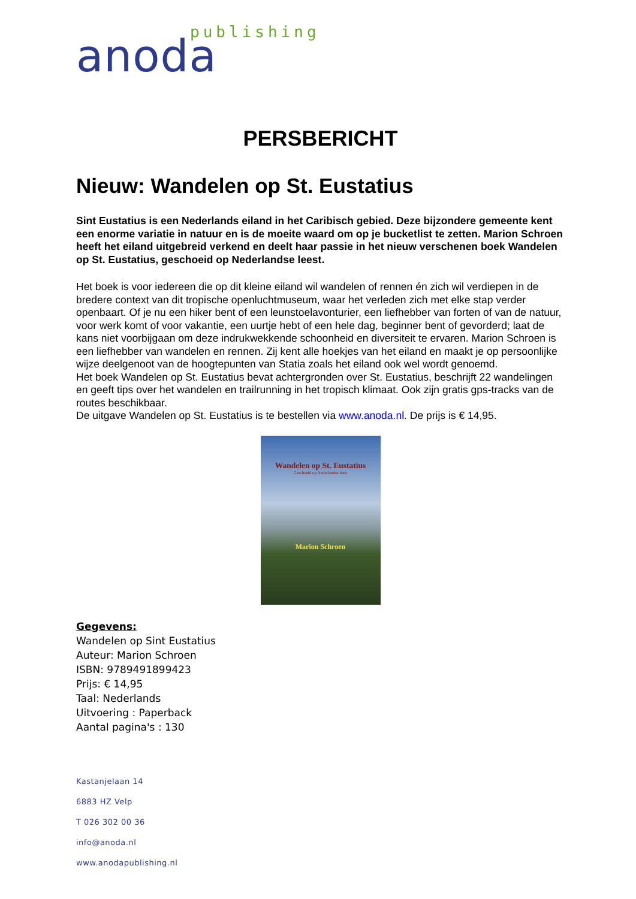anoda publishing
PERSBERICHT
Nieuw: Wandelen op St. Eustatius
Sint Eustatius is een Nederlands eiland in het Caribisch gebied. Deze bijzondere gemeente kent een enorme variatie in natuur en is de moeite waard om op je bucketlist te zetten. Marion Schroen heeft het eiland uitgebreid verkend en deelt haar passie in het nieuw verschenen boek Wandelen op St. Eustatius, geschoeid op Nederlandse leest.
Het boek is voor iedereen die op dit kleine eiland wil wandelen of rennen én zich wil verdiepen in de bredere context van dit tropische openluchtmuseum, waar het verleden zich met elke stap verder openbaart. Of je nu een hiker bent of een leunstoelavonturier, een liefhebber van forten of van de natuur, voor werk komt of voor vakantie, een uurtje hebt of een hele dag, beginner bent of gevorderd; laat de kans niet voorbijgaan om deze indrukwekkende schoonheid en diversiteit te ervaren. Marion Schroen is een liefhebber van wandelen en rennen. Zij kent alle hoekjes van het eiland en maakt je op persoonlijke wijze deelgenoot van de hoogtepunten van Statia zoals het eiland ook wel wordt genoemd.
Het boek Wandelen op St. Eustatius bevat achtergronden over St. Eustatius, beschrijft 22 wandelingen en geeft tips over het wandelen en trailrunning in het tropisch klimaat. Ook zijn gratis gps-tracks van de routes beschikbaar.
De uitgave Wandelen op St. Eustatius is te bestellen via www.anoda.nl. De prijs is € 14,95.
Wandelen op St. Eustatius
Geschoeid op Nederlandse leest
Marion Schroen
Gegevens:
Wandelen op Sint Eustatius
Auteur: Marion Schroen
ISBN: 9789491899423
Prijs: € 14,95
Taal: Nederlands
Uitvoering : Paperback
Aantal pagina's : 130
Kastanjelaan 14
6883 HZ Velp
T 026 302 00 36
info@anoda.nl
www.anodapublishing.nl